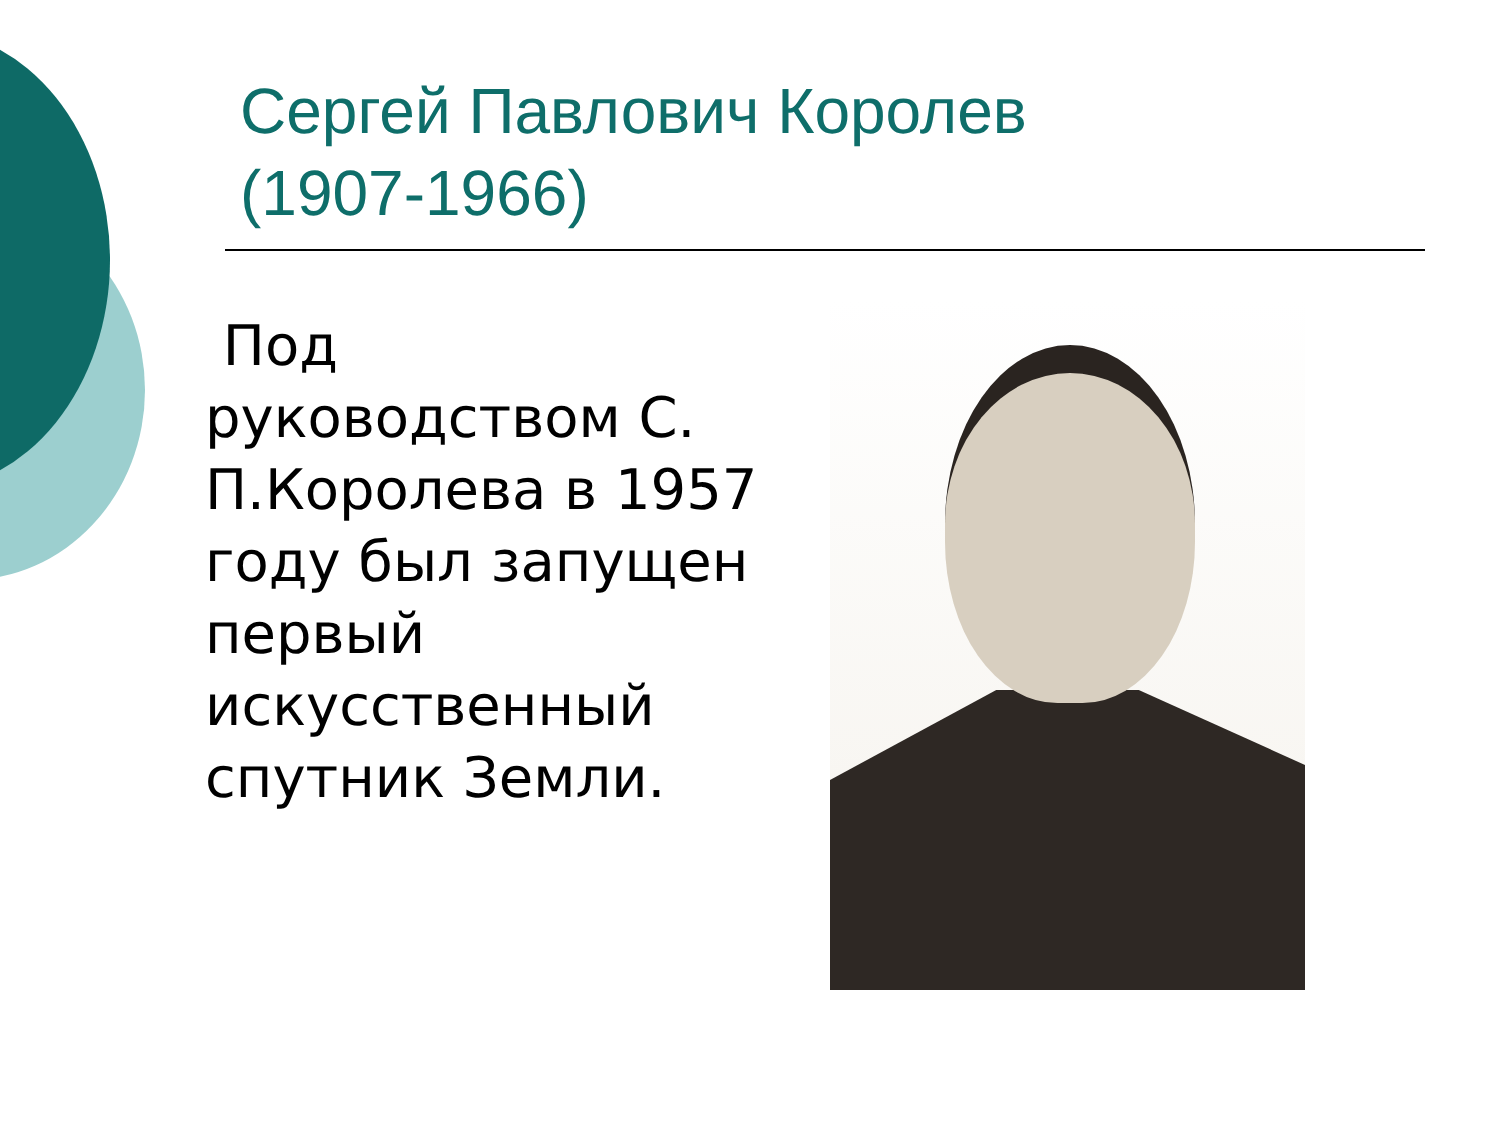Сергей Павлович Королев
(1907-1966)
Под руководством С. П.Королева в 1957 году был запущен первый искусственный спутник Земли.